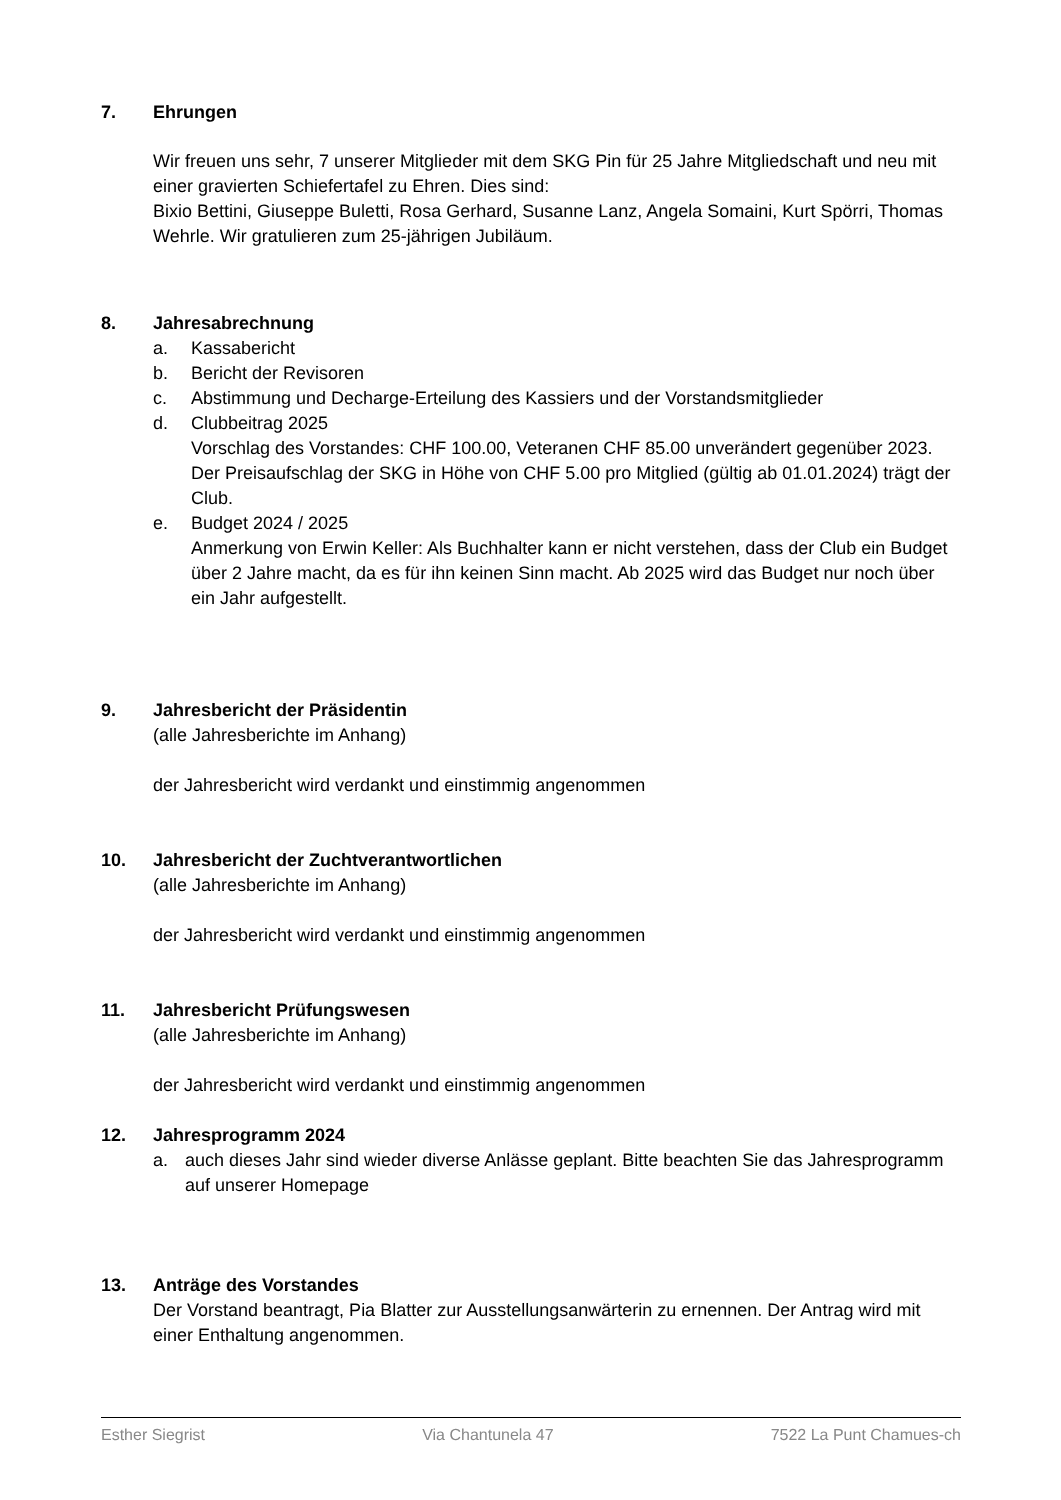7. Ehrungen
Wir freuen uns sehr, 7 unserer Mitglieder mit dem SKG Pin für 25 Jahre Mitgliedschaft und neu mit einer gravierten Schiefertafel zu Ehren. Dies sind:
Bixio Bettini, Giuseppe Buletti, Rosa Gerhard, Susanne Lanz, Angela Somaini, Kurt Spörri, Thomas Wehrle. Wir gratulieren zum 25-jährigen Jubiläum.
8. Jahresabrechnung
a. Kassabericht
b. Bericht der Revisoren
c. Abstimmung und Decharge-Erteilung des Kassiers und der Vorstandsmitglieder
d. Clubbeitrag 2025
Vorschlag des Vorstandes: CHF 100.00, Veteranen CHF 85.00 unverändert gegenüber 2023. Der Preisaufschlag der SKG in Höhe von CHF 5.00 pro Mitglied (gültig ab 01.01.2024) trägt der Club.
e. Budget 2024 / 2025
Anmerkung von Erwin Keller: Als Buchhalter kann er nicht verstehen, dass der Club ein Budget über 2 Jahre macht, da es für ihn keinen Sinn macht. Ab 2025 wird das Budget nur noch über ein Jahr aufgestellt.
9. Jahresbericht der Präsidentin
(alle Jahresberichte im Anhang)
der Jahresbericht wird verdankt und einstimmig angenommen
10. Jahresbericht der Zuchtverantwortlichen
(alle Jahresberichte im Anhang)
der Jahresbericht wird verdankt und einstimmig angenommen
11. Jahresbericht Prüfungswesen
(alle Jahresberichte im Anhang)
der Jahresbericht wird verdankt und einstimmig angenommen
12. Jahresprogramm 2024
a. auch dieses Jahr sind wieder diverse Anlässe geplant. Bitte beachten Sie das Jahresprogramm auf unserer Homepage
13. Anträge des Vorstandes
Der Vorstand beantragt, Pia Blatter zur Ausstellungsanwärterin zu ernennen. Der Antrag wird mit einer Enthaltung angenommen.
Esther Siegrist Via Chantunela 47 7522 La Punt Chamues-ch